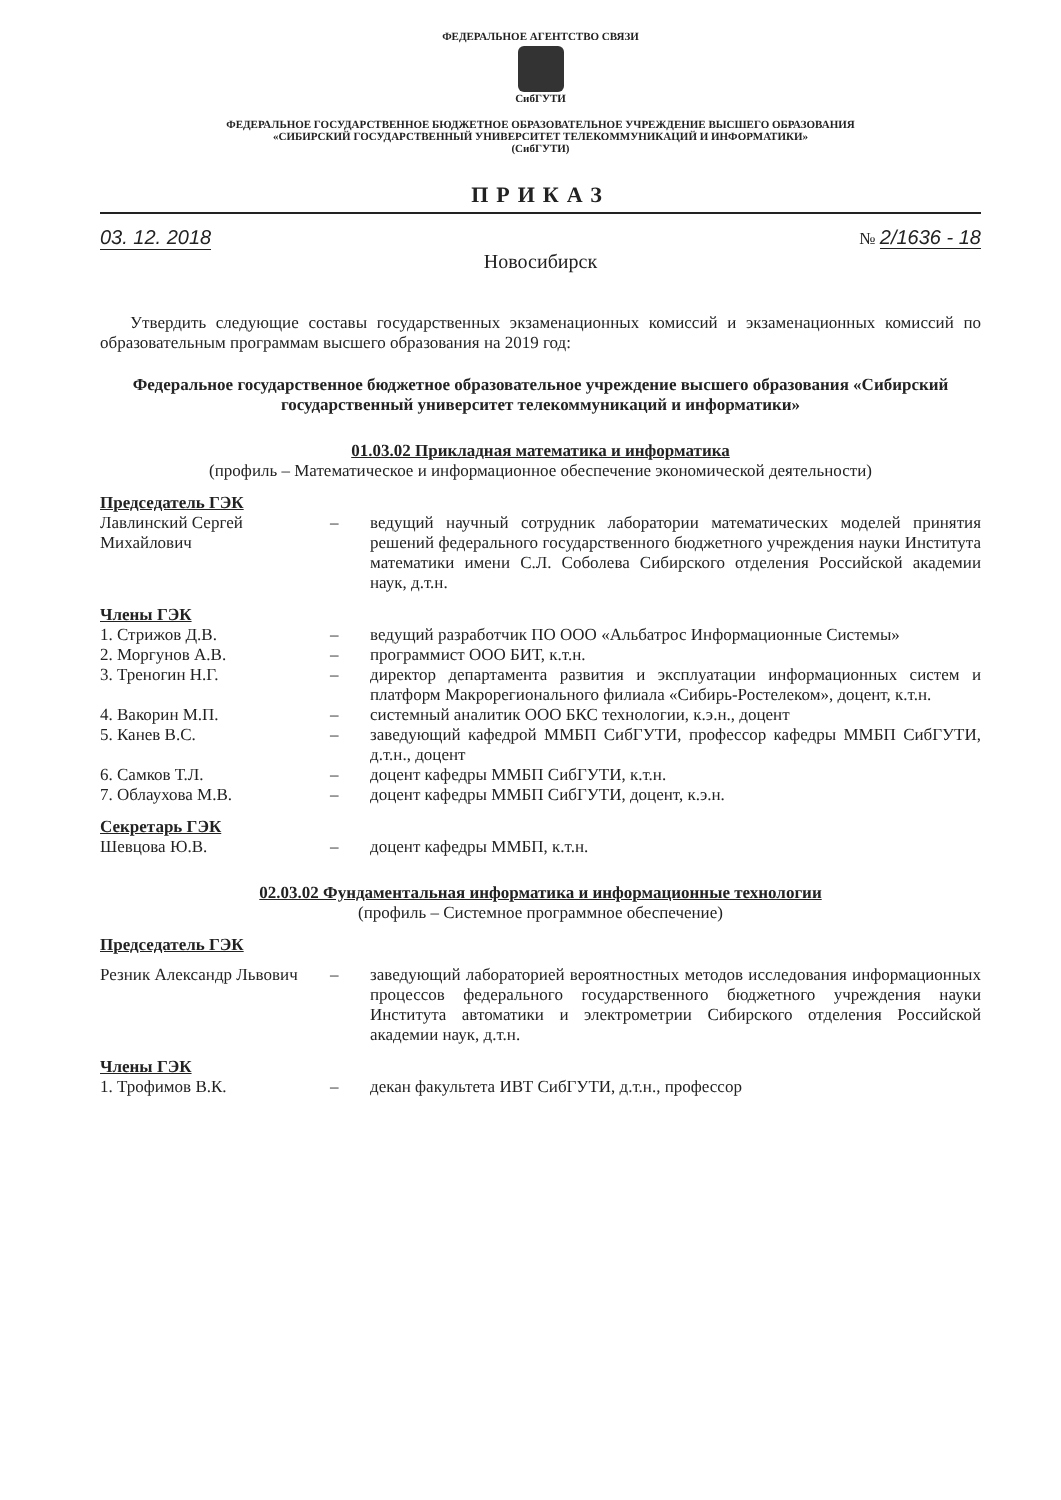ФЕДЕРАЛЬНОЕ АГЕНТСТВО СВЯЗИ
СибГУТИ
ФЕДЕРАЛЬНОЕ ГОСУДАРСТВЕННОЕ БЮДЖЕТНОЕ ОБРАЗОВАТЕЛЬНОЕ УЧРЕЖДЕНИЕ ВЫСШЕГО ОБРАЗОВАНИЯ
«СИБИРСКИЙ ГОСУДАРСТВЕННЫЙ УНИВЕРСИТЕТ ТЕЛЕКОММУНИКАЦИЙ И ИНФОРМАТИКИ»
(СибГУТИ)
ПРИКАЗ
03. 12. 2018 № 2/1636 - 18
Новосибирск
Утвердить следующие составы государственных экзаменационных комиссий и экзаменационных комиссий по образовательным программам высшего образования на 2019 год:
Федеральное государственное бюджетное образовательное учреждение высшего образования «Сибирский государственный университет телекоммуникаций и информатики»
01.03.02 Прикладная математика и информатика
(профиль – Математическое и информационное обеспечение экономической деятельности)
Председатель ГЭК
Лавлинский Сергей Михайлович
– ведущий научный сотрудник лаборатории математических моделей принятия решений федерального государственного бюджетного учреждения науки Института математики имени С.Л. Соболева Сибирского отделения Российской академии наук, д.т.н.
Члены ГЭК
1. Стрижов Д.В. – ведущий разработчик ПО ООО «Альбатрос Информационные Системы»
2. Моргунов А.В. – программист ООО БИТ, к.т.н.
3. Треногин Н.Г. – директор департамента развития и эксплуатации информационных систем и платформ Макрорегионального филиала «Сибирь-Ростелеком», доцент, к.т.н.
4. Вакорин М.П. – системный аналитик ООО БКС технологии, к.э.н., доцент
5. Канев В.С. – заведующий кафедрой ММБП СибГУТИ, профессор кафедры ММБП СибГУТИ, д.т.н., доцент
6. Самков Т.Л. – доцент кафедры ММБП СибГУТИ, к.т.н.
7. Облаухова М.В. – доцент кафедры ММБП СибГУТИ, доцент, к.э.н.
Секретарь ГЭК
Шевцова Ю.В. – доцент кафедры ММБП, к.т.н.
02.03.02 Фундаментальная информатика и информационные технологии
(профиль – Системное программное обеспечение)
Председатель ГЭК
Резник Александр Львович
– заведующий лабораторией вероятностных методов исследования информационных процессов федерального государственного бюджетного учреждения науки Института автоматики и электрометрии Сибирского отделения Российской академии наук, д.т.н.
Члены ГЭК
1. Трофимов В.К. – декан факультета ИВТ СибГУТИ, д.т.н., профессор